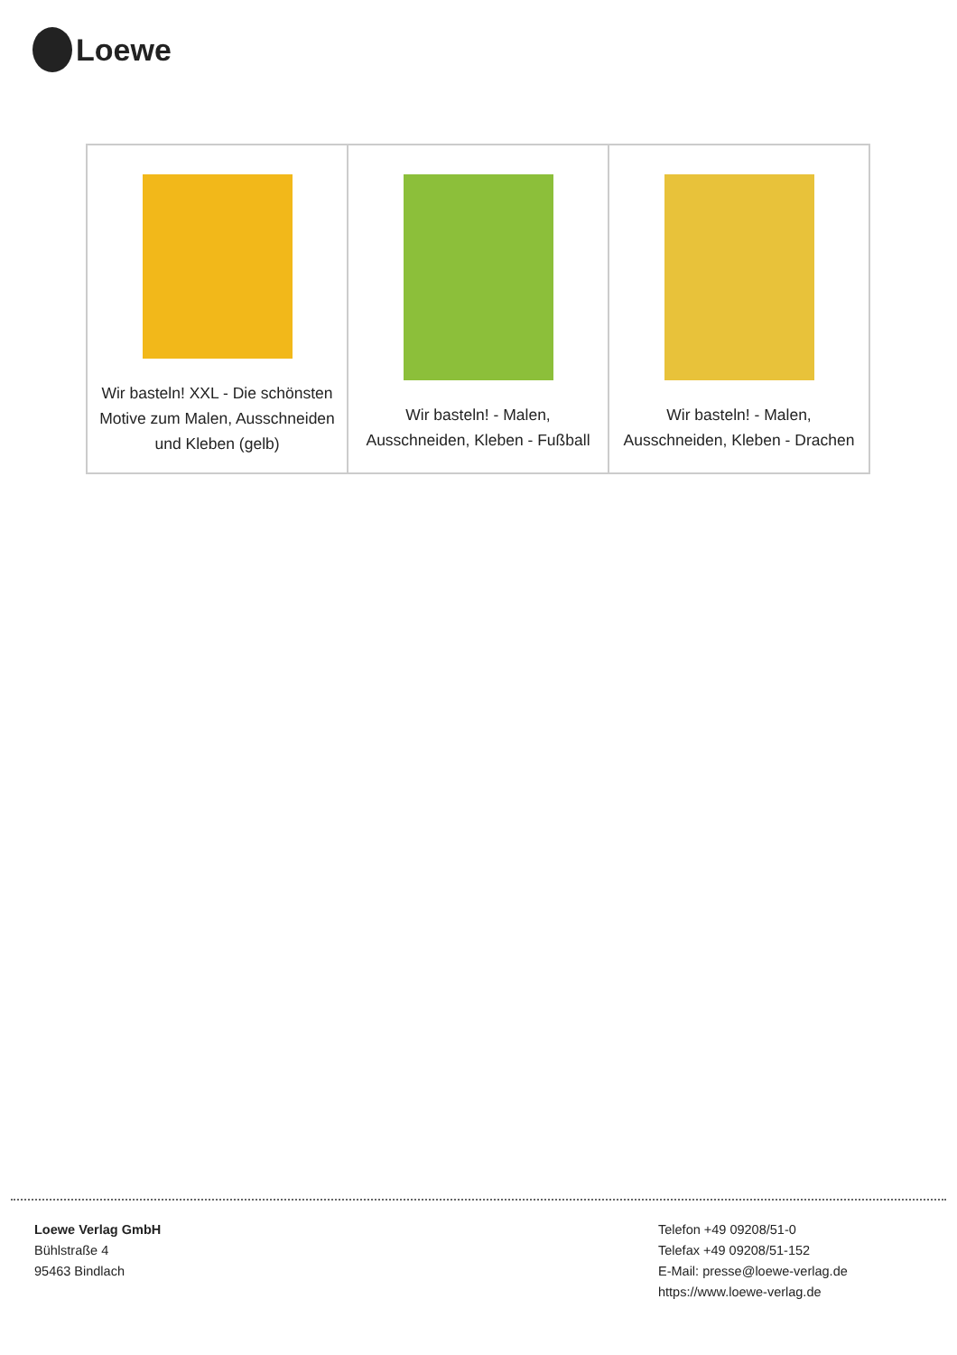Loewe
| Wir basteln! XXL - Die schönsten Motive zum Malen, Ausschneiden und Kleben (gelb) | Wir basteln! - Malen, Ausschneiden, Kleben - Fußball | Wir basteln! - Malen, Ausschneiden, Kleben - Drachen |
Loewe Verlag GmbH
Bühlstraße 4
95463 Bindlach
Telefon +49 09208/51-0
Telefax +49 09208/51-152
E-Mail: presse@loewe-verlag.de
https://www.loewe-verlag.de